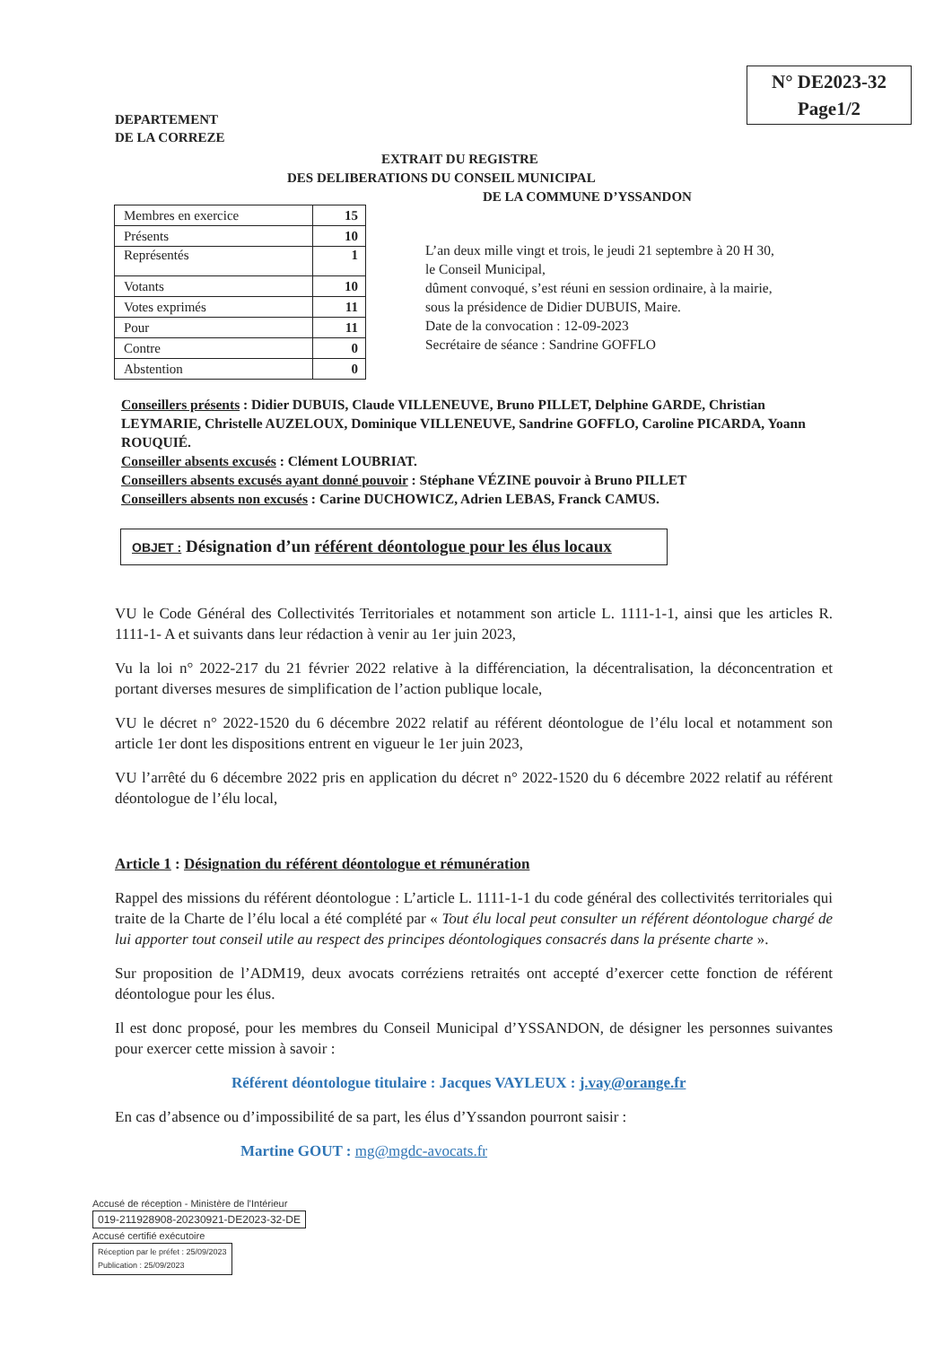N° DE2023-32
Page1/2
DEPARTEMENT
DE LA CORREZE
EXTRAIT DU REGISTRE
DES DELIBERATIONS DU CONSEIL MUNICIPAL
DE LA COMMUNE D’YSSANDON
| Membres en exercice | 15 |
| Présents | 10 |
| Représentés | 1 |
| Votants | 10 |
| Votes exprimés | 11 |
| Pour | 11 |
| Contre | 0 |
| Abstention | 0 |
L’an deux mille vingt et trois, le jeudi 21 septembre à 20 H 30,
le Conseil Municipal,
dûment convoqué, s’est réuni en session ordinaire, à la mairie,
sous la présidence de Didier DUBUIS, Maire.
Date de la convocation : 12-09-2023
Secrétaire de séance : Sandrine GOFFLO
Conseillers présents : Didier DUBUIS, Claude VILLENEUVE, Bruno PILLET, Delphine GARDE, Christian LEYMARIE, Christelle AUZELOUX, Dominique VILLENEUVE, Sandrine GOFFLO, Caroline PICARDA, Yoann ROUQUIÉ.
Conseiller absents excusés : Clément LOUBRIAT.
Conseillers absents excusés ayant donné pouvoir : Stéphane VÉZINE pouvoir à Bruno PILLET
Conseillers absents non excusés : Carine DUCHOWICZ, Adrien LEBAS, Franck CAMUS.
OBJET : Désignation d’un référent déontologue pour les élus locaux
VU le Code Général des Collectivités Territoriales et notamment son article L. 1111-1-1, ainsi que les articles R. 1111-1- A et suivants dans leur rédaction à venir au 1er juin 2023,
Vu la loi n° 2022-217 du 21 février 2022 relative à la différenciation, la décentralisation, la déconcentration et portant diverses mesures de simplification de l’action publique locale,
VU le décret n° 2022-1520 du 6 décembre 2022 relatif au référent déontologue de l’élu local et notamment son article 1er dont les dispositions entrent en vigueur le 1er juin 2023,
VU l’arrêté du 6 décembre 2022 pris en application du décret n° 2022-1520 du 6 décembre 2022 relatif au référent déontologue de l’élu local,
Article 1 : Désignation du référent déontologue et rémunération
Rappel des missions du référent déontologue : L’article L. 1111-1-1 du code général des collectivités territoriales qui traite de la Charte de l’élu local a été complété par « Tout élu local peut consulter un référent déontologue chargé de lui apporter tout conseil utile au respect des principes déontologiques consacrés dans la présente charte ».
Sur proposition de l’ADM19, deux avocats corréziens retraités ont accepté d’exercer cette fonction de référent déontologue pour les élus.
Il est donc proposé, pour les membres du Conseil Municipal d’YSSANDON, de désigner les personnes suivantes pour exercer cette mission à savoir :
Référent déontologue titulaire : Jacques VAYLEUX : j.vay@orange.fr
En cas d’absence ou d’impossibilité de sa part, les élus d’Yssandon pourront saisir :
Martine GOUT : mg@mgdc-avocats.fr
Accusé de réception - Ministère de l'Intérieur
019-211928908-20230921-DE2023-32-DE
Accusé certifié exécutoire
Réception par le préfet : 25/09/2023
Publication : 25/09/2023